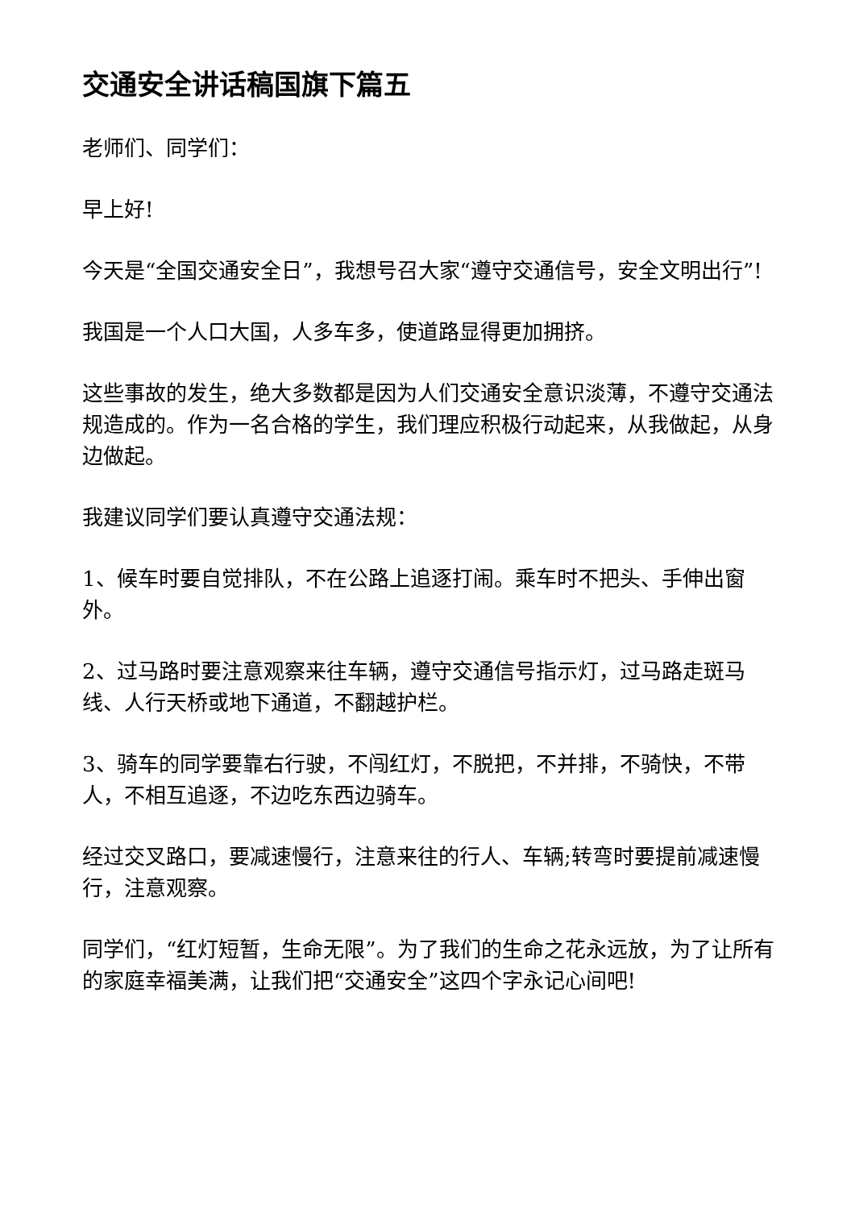交通安全讲话稿国旗下篇五
老师们、同学们：
早上好!
今天是“全国交通安全日”，我想号召大家“遵守交通信号，安全文明出行”!
我国是一个人口大国，人多车多，使道路显得更加拥挤。
这些事故的发生，绝大多数都是因为人们交通安全意识淡薄，不遵守交通法规造成的。作为一名合格的学生，我们理应积极行动起来，从我做起，从身边做起。
我建议同学们要认真遵守交通法规：
1、候车时要自觉排队，不在公路上追逐打闹。乘车时不把头、手伸出窗外。
2、过马路时要注意观察来往车辆，遵守交通信号指示灯，过马路走斑马线、人行天桥或地下通道，不翻越护栏。
3、骑车的同学要靠右行驶，不闯红灯，不脱把，不并排，不骑快，不带人，不相互追逐，不边吃东西边骑车。
经过交叉路口，要减速慢行，注意来往的行人、车辆;转弯时要提前减速慢行，注意观察。
同学们，“红灯短暂，生命无限”。为了我们的生命之花永远放，为了让所有的家庭幸福美满，让我们把“交通安全”这四个字永记心间吧!